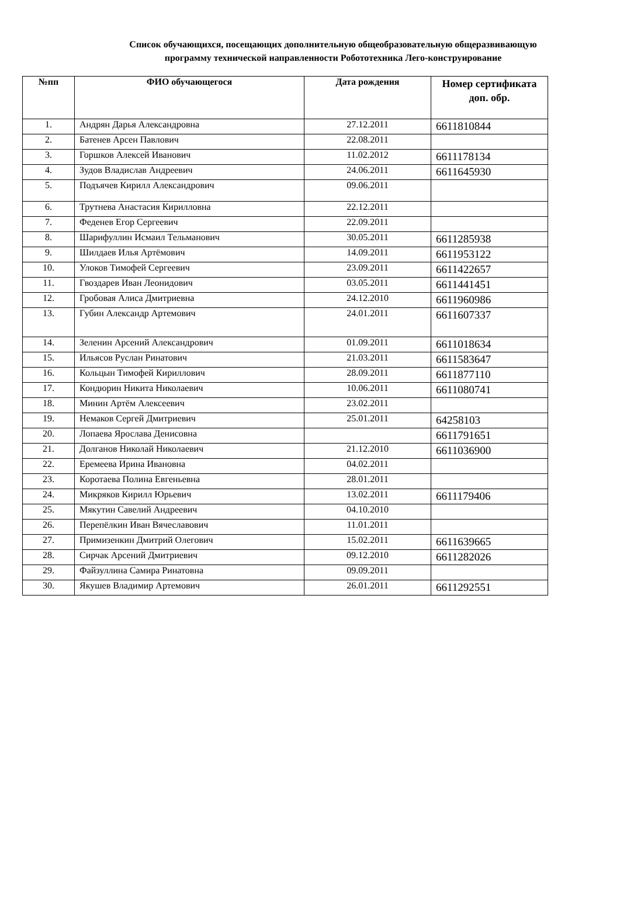Список обучающихся, посещающих дополнительную общеобразовательную общеразвивающую программу технической направленности Робототехника Лего-конструирование
| №пп | ФИО обучающегося | Дата рождения | Номер сертификата доп. обр. |
| --- | --- | --- | --- |
| 1. | Андрян Дарья Александровна | 27.12.2011 | 6611810844 |
| 2. | Батенев Арсен Павлович | 22.08.2011 | |
| 3. | Горшков Алексей Иванович | 11.02.2012 | 6611178134 |
| 4. | Зудов Владислав Андреевич | 24.06.2011 | 6611645930 |
| 5. | Подъячев Кирилл Александрович | 09.06.2011 | |
| 6. | Трутнева Анастасия Кирилловна | 22.12.2011 | |
| 7. | Феденев Егор Сергеевич | 22.09.2011 | |
| 8. | Шарифуллин Исмаил Тельманович | 30.05.2011 | 6611285938 |
| 9. | Шилдаев Илья Артёмович | 14.09.2011 | 6611953122 |
| 10. | Улоков Тимофей Сергеевич | 23.09.2011 | 6611422657 |
| 11. | Гвоздарев Иван Леонидович | 03.05.2011 | 6611441451 |
| 12. | Гробовая Алиса Дмитриевна | 24.12.2010 | 6611960986 |
| 13. | Губин Александр Артемович | 24.01.2011 | 6611607337 |
| 14. | Зеленин Арсений Александрович | 01.09.2011 | 6611018634 |
| 15. | Ильясов Руслан Ринатович | 21.03.2011 | 6611583647 |
| 16. | Кольцын Тимофей Кириллович | 28.09.2011 | 6611877110 |
| 17. | Кондюрин Никита Николаевич | 10.06.2011 | 6611080741 |
| 18. | Минин Артём Алексеевич | 23.02.2011 | |
| 19. | Немаков Сергей Дмитриевич | 25.01.2011 | 64258103 |
| 20. | Лопаева Ярослава Денисовна | | 6611791651 |
| 21. | Долганов Николай Николаевич | 21.12.2010 | 6611036900 |
| 22. | Еремеева Ирина Ивановна | 04.02.2011 | |
| 23. | Коротаева Полина Евгеньевна | 28.01.2011 | |
| 24. | Микряков Кирилл Юрьевич | 13.02.2011 | 6611179406 |
| 25. | Мякутин Савелий Андреевич | 04.10.2010 | |
| 26. | Перепёлкин Иван Вячеславович | 11.01.2011 | |
| 27. | Примизенкин Дмитрий Олегович | 15.02.2011 | 6611639665 |
| 28. | Сирчак Арсений Дмитриевич | 09.12.2010 | 6611282026 |
| 29. | Файзуллина Самира Ринатовна | 09.09.2011 | |
| 30. | Якушев Владимир Артемович | 26.01.2011 | 6611292551 |